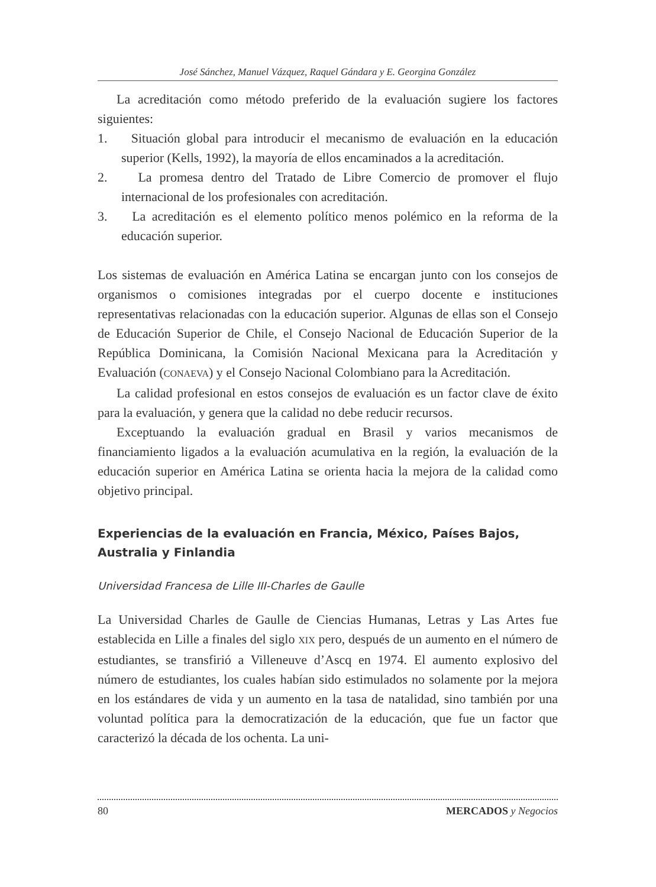José Sánchez, Manuel Vázquez, Raquel Gándara y E. Georgina González
La acreditación como método preferido de la evaluación sugiere los factores siguientes:
1. Situación global para introducir el mecanismo de evaluación en la educación superior (Kells, 1992), la mayoría de ellos encaminados a la acreditación.
2. La promesa dentro del Tratado de Libre Comercio de promover el flujo internacional de los profesionales con acreditación.
3. La acreditación es el elemento político menos polémico en la reforma de la educación superior.
Los sistemas de evaluación en América Latina se encargan junto con los consejos de organismos o comisiones integradas por el cuerpo docente e instituciones representativas relacionadas con la educación superior. Algunas de ellas son el Consejo de Educación Superior de Chile, el Consejo Nacional de Educación Superior de la República Dominicana, la Comisión Nacional Mexicana para la Acreditación y Evaluación (CONAEVA) y el Consejo Nacional Colombiano para la Acreditación.
La calidad profesional en estos consejos de evaluación es un factor clave de éxito para la evaluación, y genera que la calidad no debe reducir recursos.
Exceptuando la evaluación gradual en Brasil y varios mecanismos de financiamiento ligados a la evaluación acumulativa en la región, la evaluación de la educación superior en América Latina se orienta hacia la mejora de la calidad como objetivo principal.
Experiencias de la evaluación en Francia, México, Países Bajos, Australia y Finlandia
Universidad Francesa de Lille III-Charles de Gaulle
La Universidad Charles de Gaulle de Ciencias Humanas, Letras y Las Artes fue establecida en Lille a finales del siglo XIX pero, después de un aumento en el número de estudiantes, se transfirió a Villeneuve d’Ascq en 1974. El aumento explosivo del número de estudiantes, los cuales habían sido estimulados no solamente por la mejora en los estándares de vida y un aumento en la tasa de natalidad, sino también por una voluntad política para la democratización de la educación, que fue un factor que caracterizó la década de los ochenta. La uni-
80 MERCADOS y Negocios